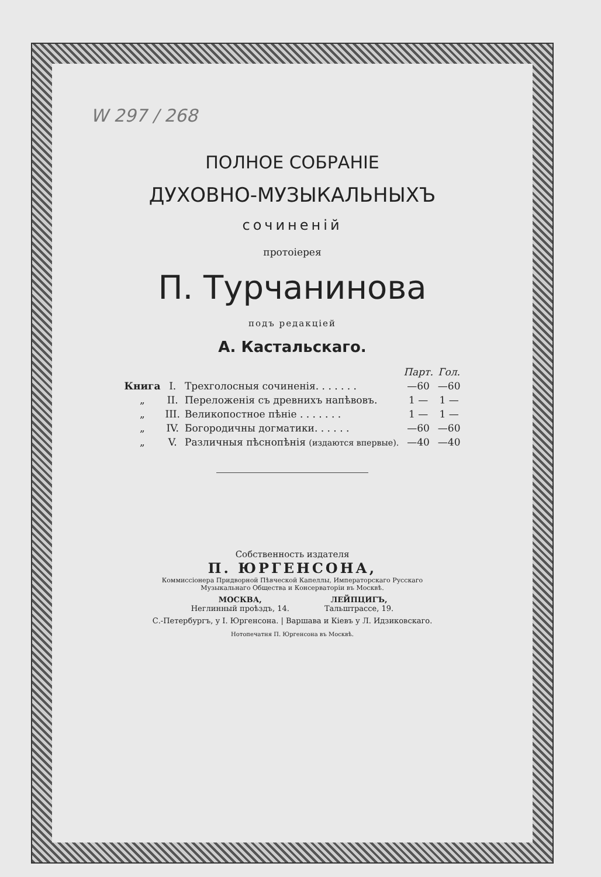W 297 / 268
ПОЛНОЕ СОБРАНІЕ
ДУХОВНО-МУЗЫКАЛЬНЫХЪ
сочиненій
протоіерея
П. Турчанинова
подъ редакціей
А. Кастальскаго.
| | | | Парт. | Гол. |
| --- | --- | --- | --- | --- |
| Книга | I. | Трехголосныя сочиненія. . . . . . . | —60 | —60 |
| „ | II. | Переложенія съ древнихъ напѣвовъ. | 1 — | 1 — |
| „ | III. | Великопостное пѣніе . . . . . . . | 1 — | 1 — |
| „ | IV. | Богородичны догматики. . . . . . | —60 | —60 |
| „ | V. | Различныя пѣснопѣнія (издаются впервые). | —40 | —40 |
Собственность издателя
П. ЮРГЕНСОНА,
Коммиссіонера Придворной Пѣвческой Капеллы, Императорскаго Русскаго
Музыкальнаго Общества и Консерваторіи въ Москвѣ.
МОСКВА,
Неглинный проѣздъ, 14.
ЛЕЙПЦИГЪ,
Тальштрассе, 19.
С.-Петербургъ, у І. Юргенсона. | Варшава и Кіевъ у Л. Идзиковскаго.
Нотопечатня П. Юргенсона въ Москвѣ.